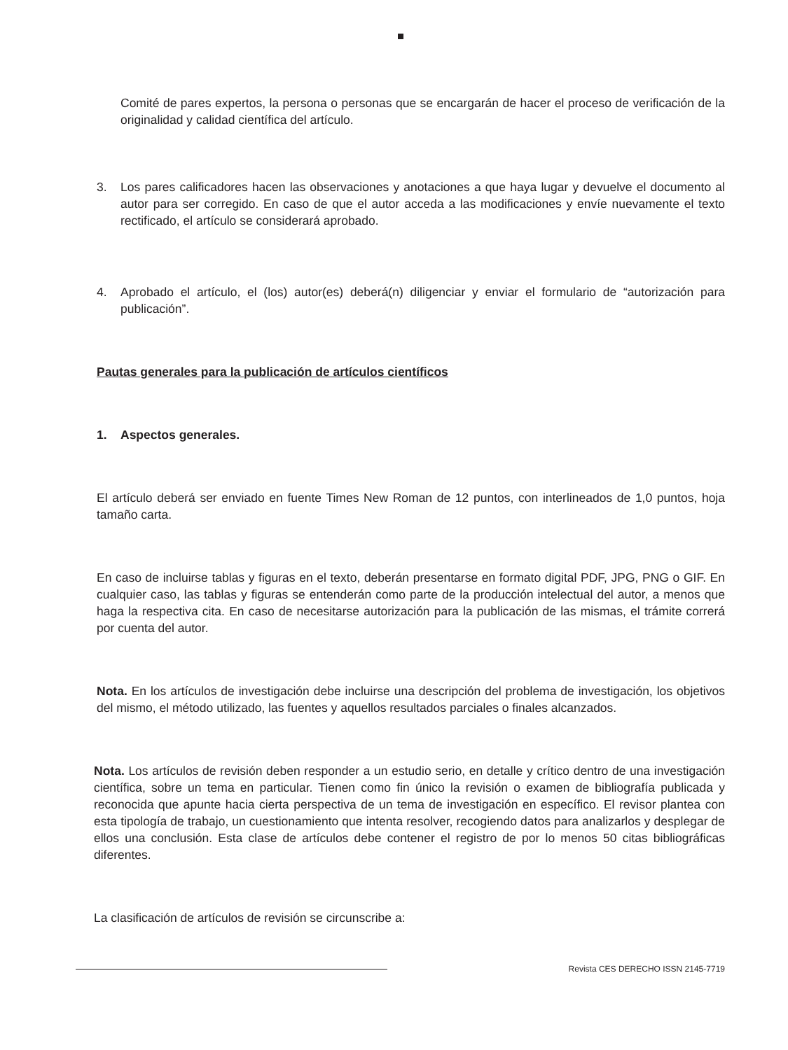Comité de pares expertos, la persona o personas que se encargarán de hacer el proceso de verificación de la originalidad y calidad científica del artículo.
3. Los pares calificadores hacen las observaciones y anotaciones a que haya lugar y devuelve el documento al autor para ser corregido. En caso de que el autor acceda a las modificaciones y envíe nuevamente el texto rectificado, el artículo se considerará aprobado.
4. Aprobado el artículo, el (los) autor(es) deberá(n) diligenciar y enviar el formulario de “autorización para publicación”.
Pautas generales para la publicación de artículos científicos
1. Aspectos generales.
El artículo deberá ser enviado en fuente Times New Roman de 12 puntos, con interlineados de 1,0 puntos, hoja tamaño carta.
En caso de incluirse tablas y figuras en el texto, deberán presentarse en formato digital PDF, JPG, PNG o GIF. En cualquier caso, las tablas y figuras se entenderán como parte de la producción intelectual del autor, a menos que haga la respectiva cita. En caso de necesitarse autorización para la publicación de las mismas, el trámite correrá por cuenta del autor.
Nota. En los artículos de investigación debe incluirse una descripción del problema de investigación, los objetivos del mismo, el método utilizado, las fuentes y aquellos resultados parciales o finales alcanzados.
Nota. Los artículos de revisión deben responder a un estudio serio, en detalle y crítico dentro de una investigación científica, sobre un tema en particular. Tienen como fin único la revisión o examen de bibliografía publicada y reconocida que apunte hacia cierta perspectiva de un tema de investigación en específico. El revisor plantea con esta tipología de trabajo, un cuestionamiento que intenta resolver, recogiendo datos para analizarlos y desplegar de ellos una conclusión. Esta clase de artículos debe contener el registro de por lo menos 50 citas bibliográficas diferentes.
La clasificación de artículos de revisión se circunscribe a:
Revista CES DERECHO ISSN 2145-7719